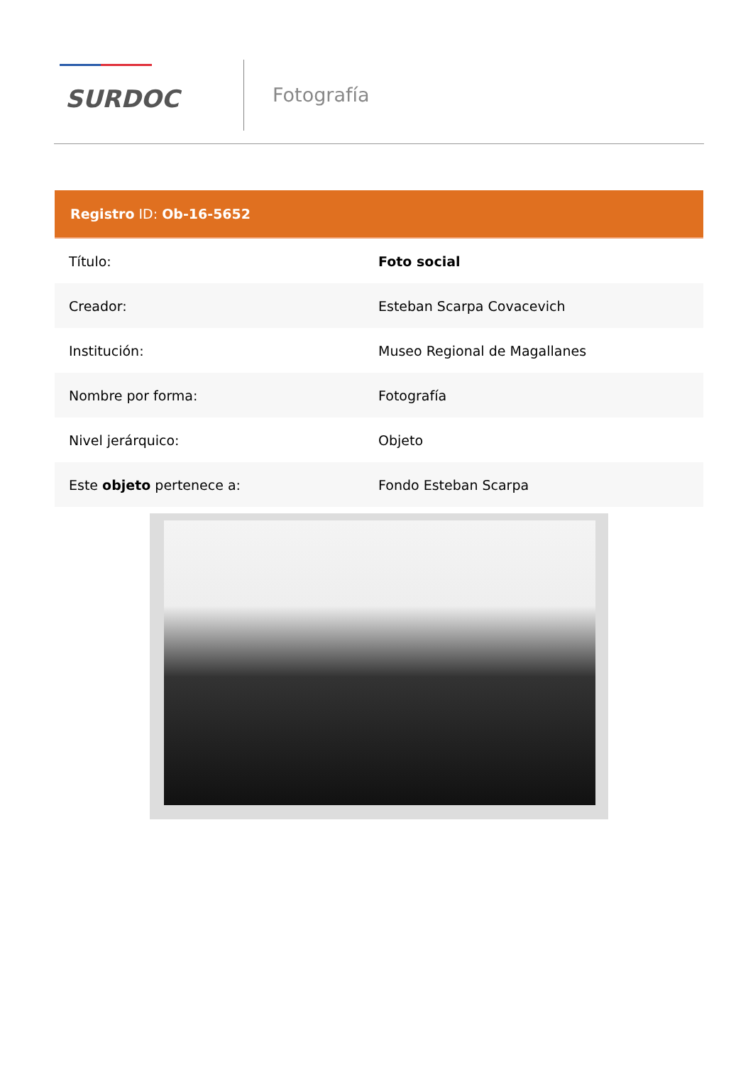SURDOC
Fotografía
| Registro ID: Ob-16-5652 | |
| --- | --- |
| Título: | Foto social |
| Creador: | Esteban Scarpa Covacevich |
| Institución: | Museo Regional de Magallanes |
| Nombre por forma: | Fotografía |
| Nivel jerárquico: | Objeto |
| Este objeto pertenece a: | Fondo Esteban Scarpa |